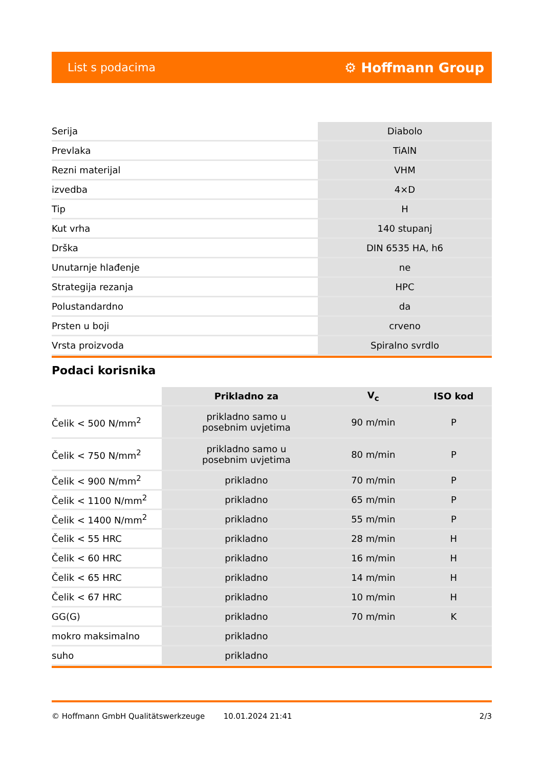List s podacima ⚙ Hoffmann Group
| Serija | Diabolo |
| Prevlaka | TiAlN |
| Rezni materijal | VHM |
| izvedba | 4×D |
| Tip | H |
| Kut vrha | 140 stupanj |
| Drška | DIN 6535 HA, h6 |
| Unutarnje hlađenje | ne |
| Strategija rezanja | HPC |
| Polustandardno | da |
| Prsten u boji | crveno |
| Vrsta proizvoda | Spiralno svrdlo |
Podaci korisnika
| | Prikladno za | V<sub>c</sub> | ISO kod |
| --- | --- | --- | --- |
| Čelik < 500 N/mm<sup>2</sup> | prikladno samo u posebnim uvjetima | 90 m/min | P |
| Čelik < 750 N/mm<sup>2</sup> | prikladno samo u posebnim uvjetima | 80 m/min | P |
| Čelik < 900 N/mm<sup>2</sup> | prikladno | 70 m/min | P |
| Čelik < 1100 N/mm<sup>2</sup> | prikladno | 65 m/min | P |
| Čelik < 1400 N/mm<sup>2</sup> | prikladno | 55 m/min | P |
| Čelik < 55 HRC | prikladno | 28 m/min | H |
| Čelik < 60 HRC | prikladno | 16 m/min | H |
| Čelik < 65 HRC | prikladno | 14 m/min | H |
| Čelik < 67 HRC | prikladno | 10 m/min | H |
| GG(G) | prikladno | 70 m/min | K |
| mokro maksimalno | prikladno | | |
| suho | prikladno | | |
© Hoffmann GmbH Qualitätswerkzeuge 10.01.2024 21:41 2/3